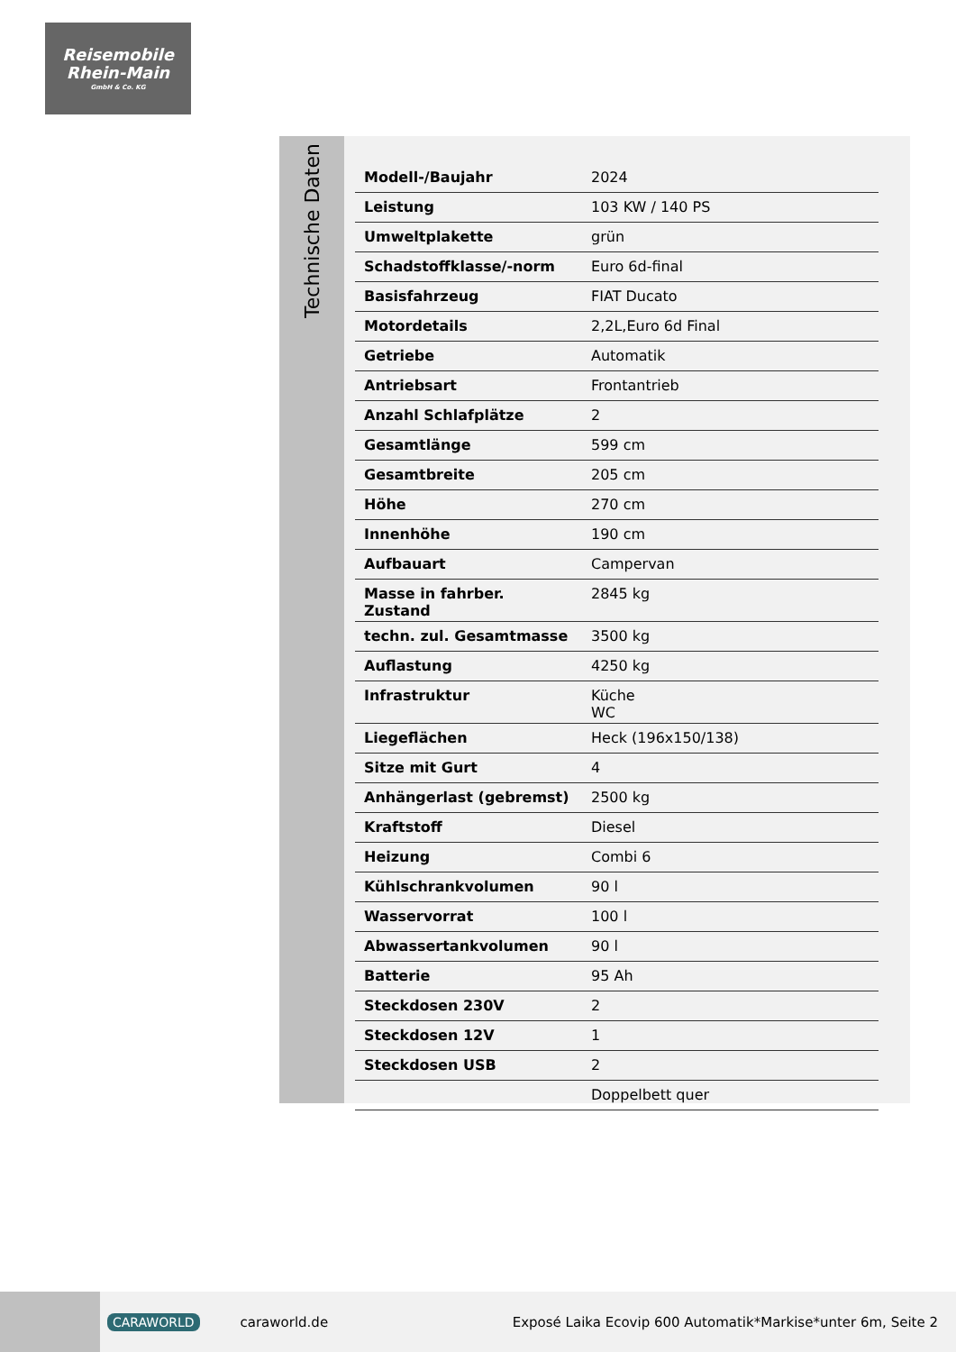Reisemobile
Rhein-Main
GmbH & Co. KG
Technische Daten
| Modell-/Baujahr | 2024 |
| Leistung | 103 KW / 140 PS |
| Umweltplakette | grün |
| Schadstoffklasse/-norm | Euro 6d-final |
| Basisfahrzeug | FIAT Ducato |
| Motordetails | 2,2L,Euro 6d Final |
| Getriebe | Automatik |
| Antriebsart | Frontantrieb |
| Anzahl Schlafplätze | 2 |
| Gesamtlänge | 599 cm |
| Gesamtbreite | 205 cm |
| Höhe | 270 cm |
| Innenhöhe | 190 cm |
| Aufbauart | Campervan |
| Masse in fahrber. Zustand | 2845 kg |
| techn. zul. Gesamtmasse | 3500 kg |
| Auflastung | 4250 kg |
| Infrastruktur | Küche WC |
| Liegeflächen | Heck (196x150/138) |
| Sitze mit Gurt | 4 |
| Anhängerlast (gebremst) | 2500 kg |
| Kraftstoff | Diesel |
| Heizung | Combi 6 |
| Kühlschrankvolumen | 90 l |
| Wasservorrat | 100 l |
| Abwassertankvolumen | 90 l |
| Batterie | 95 Ah |
| Steckdosen 230V | 2 |
| Steckdosen 12V | 1 |
| Steckdosen USB | 2 |
| | Doppelbett quer |
CARAWORLD caraworld.de Exposé Laika Ecovip 600 Automatik*Markise*unter 6m, Seite 2